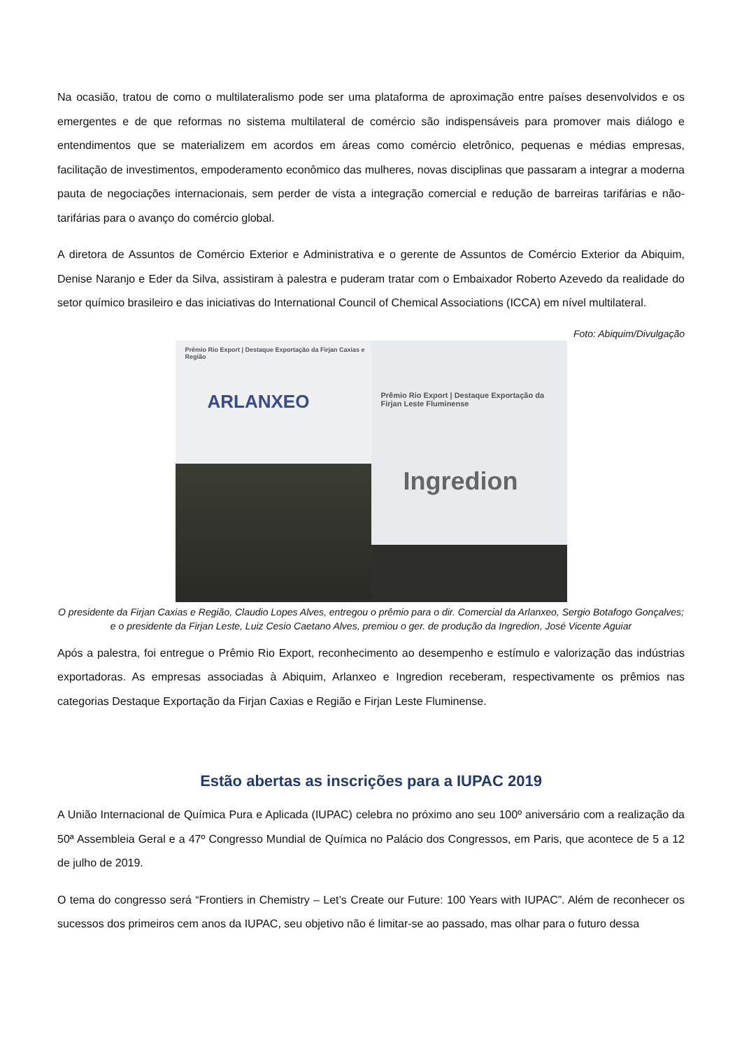Na ocasião, tratou de como o multilateralismo pode ser uma plataforma de aproximação entre países desenvolvidos e os emergentes e de que reformas no sistema multilateral de comércio são indispensáveis para promover mais diálogo e entendimentos que se materializem em acordos em áreas como comércio eletrônico, pequenas e médias empresas, facilitação de investimentos, empoderamento econômico das mulheres, novas disciplinas que passaram a integrar a moderna pauta de negociações internacionais, sem perder de vista a integração comercial e redução de barreiras tarifárias e não-tarifárias para o avanço do comércio global.
A diretora de Assuntos de Comércio Exterior e Administrativa e o gerente de Assuntos de Comércio Exterior da Abiquim, Denise Naranjo e Eder da Silva, assistiram à palestra e puderam tratar com o Embaixador Roberto Azevedo da realidade do setor químico brasileiro e das iniciativas do International Council of Chemical Associations (ICCA) em nível multilateral.
Foto: Abiquim/Divulgação
Prêmio Rio Export | Destaque Exportação da Firjan Caxias e Região
ARLANXEO
Prêmio Rio Export | Destaque Exportação da Firjan Leste Fluminense
Ingredion
O presidente da Firjan Caxias e Região, Claudio Lopes Alves, entregou o prêmio para o dir. Comercial da Arlanxeo, Sergio Botafogo Gonçalves; e o presidente da Firjan Leste, Luiz Cesio Caetano Alves, premiou o ger. de produção da Ingredion, José Vicente Aguiar
Após a palestra, foi entregue o Prêmio Rio Export, reconhecimento ao desempenho e estímulo e valorização das indústrias exportadoras. As empresas associadas à Abiquim, Arlanxeo e Ingredion receberam, respectivamente os prêmios nas categorias Destaque Exportação da Firjan Caxias e Região e Firjan Leste Fluminense.
Estão abertas as inscrições para a IUPAC 2019
A União Internacional de Química Pura e Aplicada (IUPAC) celebra no próximo ano seu 100º aniversário com a realização da 50ª Assembleia Geral e a 47º Congresso Mundial de Química no Palácio dos Congressos, em Paris, que acontece de 5 a 12 de julho de 2019.
O tema do congresso será “Frontiers in Chemistry – Let’s Create our Future: 100 Years with IUPAC”. Além de reconhecer os sucessos dos primeiros cem anos da IUPAC, seu objetivo não é limitar-se ao passado, mas olhar para o futuro dessa